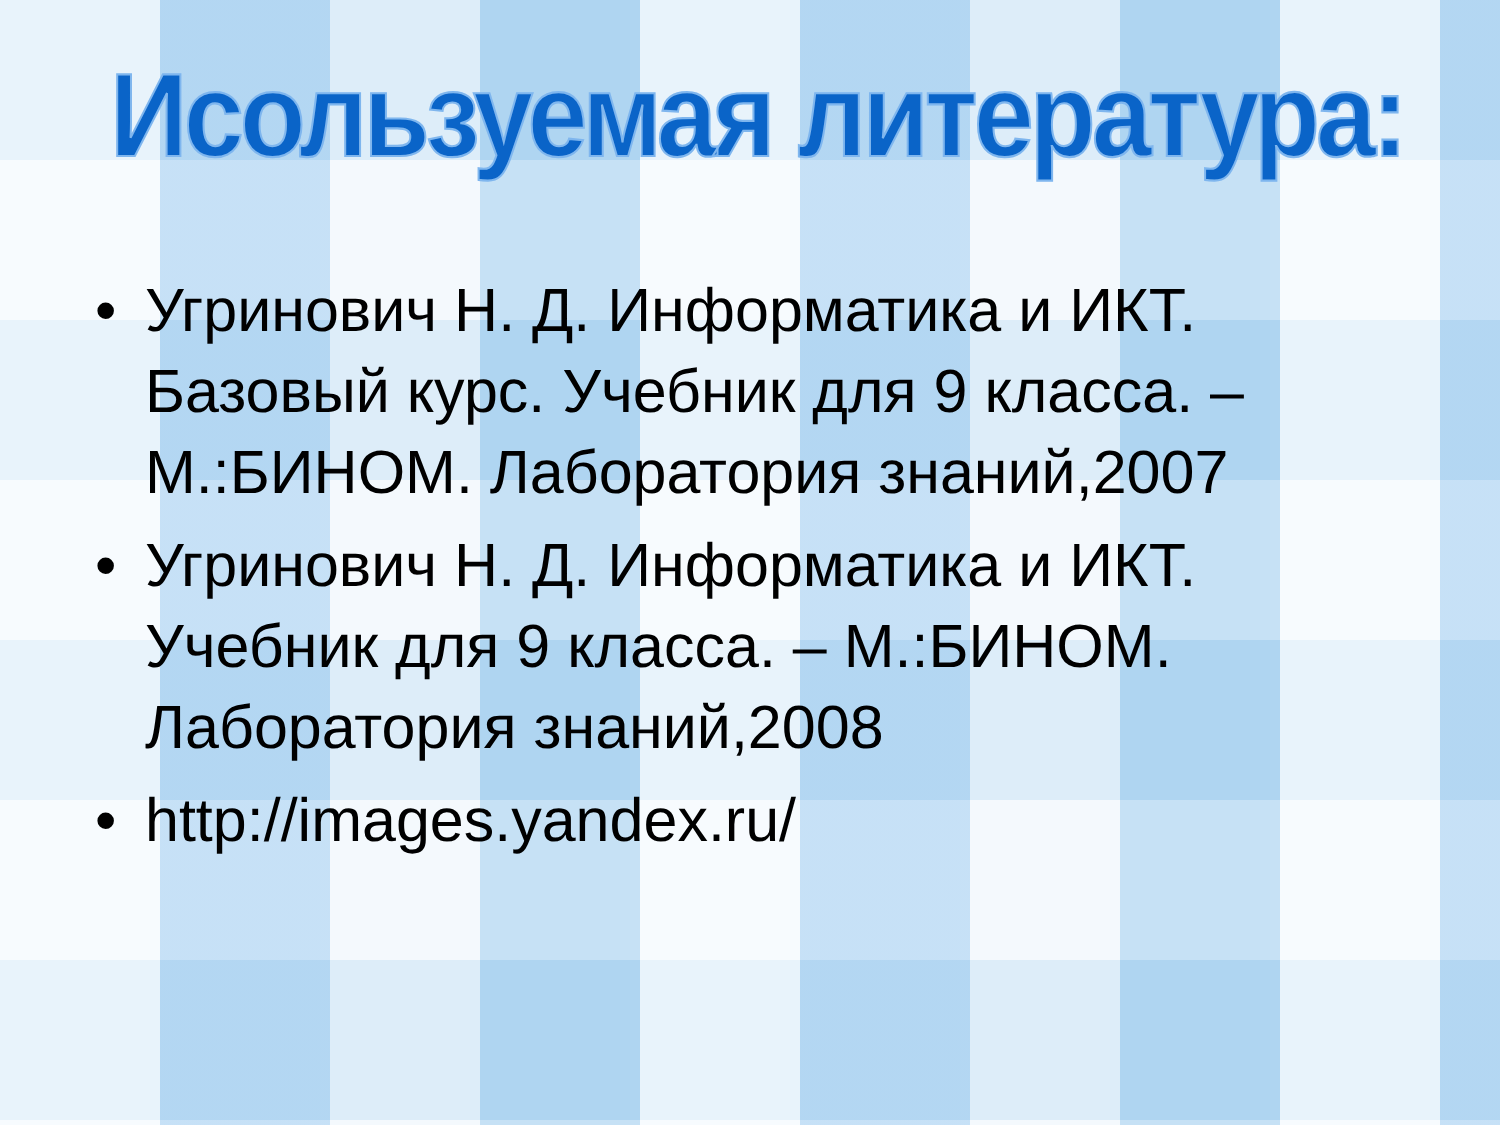Исользуемая литература:
• Угринович Н. Д. Информатика и ИКТ. Базовый курс. Учебник для 9 класса. – М.:БИНОМ. Лаборатория знаний,2007
• Угринович Н. Д. Информатика и ИКТ. Учебник для 9 класса. – М.:БИНОМ. Лаборатория знаний,2008
• http://images.yandex.ru/